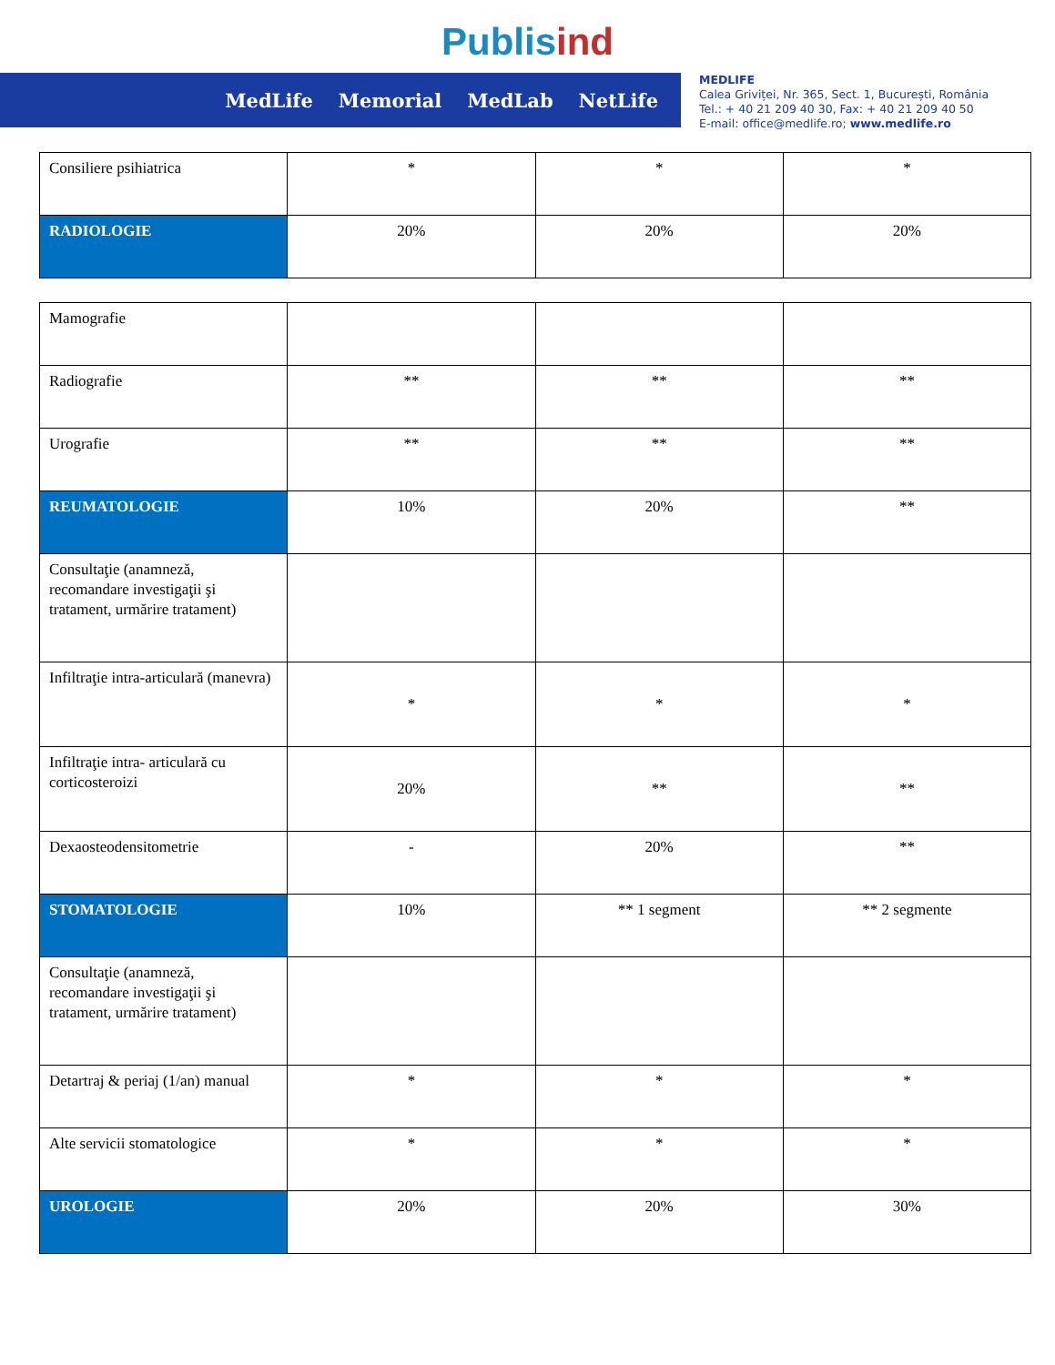Publisind
MedLife Memorial MedLab NetLife
MEDLIFE
Calea Griviței, Nr. 365, Sect. 1, București, România
Tel.: + 40 21 209 40 30, Fax: + 40 21 209 40 50
E-mail: office@medlife.ro; www.medlife.ro
| Consiliere psihiatrica | * | * | * |
| RADIOLOGIE | 20% | 20% | 20% |
| Mamografie | | | |
| Radiografie | ** | ** | ** |
| Urografie | ** | ** | ** |
| REUMATOLOGIE | 10% | 20% | ** |
| Consultaţie (anamneză, recomandare investigaţii şi tratament, urmărire tratament) | | | |
| Infiltraţie intra-articulară (manevra) | * | * | * |
| Infiltraţie intra- articulară cu corticosteroizi | 20% | ** | ** |
| Dexaosteodensitometrie | - | 20% | ** |
| STOMATOLOGIE | 10% | ** 1 segment | ** 2 segmente |
| Consultaţie (anamneză, recomandare investigaţii şi tratament, urmărire tratament) | | | |
| Detartraj & periaj (1/an) manual | * | * | * |
| Alte servicii stomatologice | * | * | * |
| UROLOGIE | 20% | 20% | 30% |